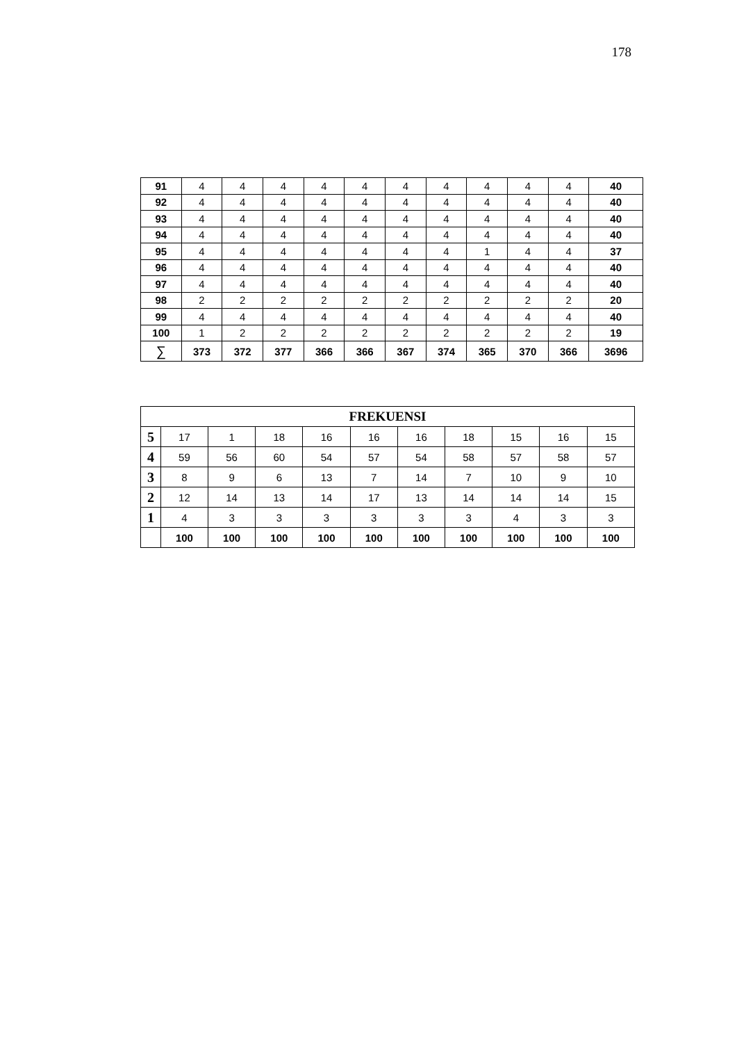178
| 91 | 4 | 4 | 4 | 4 | 4 | 4 | 4 | 4 | 4 | 4 | 40 |
| 92 | 4 | 4 | 4 | 4 | 4 | 4 | 4 | 4 | 4 | 4 | 40 |
| 93 | 4 | 4 | 4 | 4 | 4 | 4 | 4 | 4 | 4 | 4 | 40 |
| 94 | 4 | 4 | 4 | 4 | 4 | 4 | 4 | 4 | 4 | 4 | 40 |
| 95 | 4 | 4 | 4 | 4 | 4 | 4 | 4 | 1 | 4 | 4 | 37 |
| 96 | 4 | 4 | 4 | 4 | 4 | 4 | 4 | 4 | 4 | 4 | 40 |
| 97 | 4 | 4 | 4 | 4 | 4 | 4 | 4 | 4 | 4 | 4 | 40 |
| 98 | 2 | 2 | 2 | 2 | 2 | 2 | 2 | 2 | 2 | 2 | 20 |
| 99 | 4 | 4 | 4 | 4 | 4 | 4 | 4 | 4 | 4 | 4 | 40 |
| 100 | 1 | 2 | 2 | 2 | 2 | 2 | 2 | 2 | 2 | 2 | 19 |
| ∑ | 373 | 372 | 377 | 366 | 366 | 367 | 374 | 365 | 370 | 366 | 3696 |
| FREKUENSI | | | | | | | | | | |
| --- | --- | --- | --- | --- | --- | --- | --- | --- | --- | --- |
| 5 | 17 | 1 | 18 | 16 | 16 | 16 | 18 | 15 | 16 | 15 |
| 4 | 59 | 56 | 60 | 54 | 57 | 54 | 58 | 57 | 58 | 57 |
| 3 | 8 | 9 | 6 | 13 | 7 | 14 | 7 | 10 | 9 | 10 |
| 2 | 12 | 14 | 13 | 14 | 17 | 13 | 14 | 14 | 14 | 15 |
| 1 | 4 | 3 | 3 | 3 | 3 | 3 | 3 | 4 | 3 | 3 |
| | 100 | 100 | 100 | 100 | 100 | 100 | 100 | 100 | 100 | 100 |